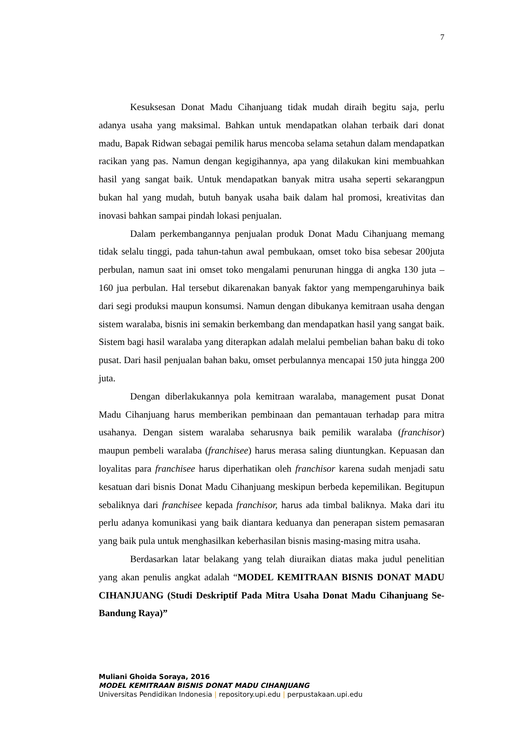7
Kesuksesan Donat Madu Cihanjuang tidak mudah diraih begitu saja, perlu adanya usaha yang maksimal. Bahkan untuk mendapatkan olahan terbaik dari donat madu, Bapak Ridwan sebagai pemilik harus mencoba selama setahun dalam mendapatkan racikan yang pas. Namun dengan kegigihannya, apa yang dilakukan kini membuahkan hasil yang sangat baik. Untuk mendapatkan banyak mitra usaha seperti sekarangpun bukan hal yang mudah, butuh banyak usaha baik dalam hal promosi, kreativitas dan inovasi bahkan sampai pindah lokasi penjualan.
Dalam perkembangannya penjualan produk Donat Madu Cihanjuang memang tidak selalu tinggi, pada tahun-tahun awal pembukaan, omset toko bisa sebesar 200juta perbulan, namun saat ini omset toko mengalami penurunan hingga di angka 130 juta – 160 jua perbulan. Hal tersebut dikarenakan banyak faktor yang mempengaruhinya baik dari segi produksi maupun konsumsi. Namun dengan dibukanya kemitraan usaha dengan sistem waralaba, bisnis ini semakin berkembang dan mendapatkan hasil yang sangat baik. Sistem bagi hasil waralaba yang diterapkan adalah melalui pembelian bahan baku di toko pusat. Dari hasil penjualan bahan baku, omset perbulannya mencapai 150 juta hingga 200 juta.
Dengan diberlakukannya pola kemitraan waralaba, management pusat Donat Madu Cihanjuang harus memberikan pembinaan dan pemantauan terhadap para mitra usahanya. Dengan sistem waralaba seharusnya baik pemilik waralaba (franchisor) maupun pembeli waralaba (franchisee) harus merasa saling diuntungkan. Kepuasan dan loyalitas para franchisee harus diperhatikan oleh franchisor karena sudah menjadi satu kesatuan dari bisnis Donat Madu Cihanjuang meskipun berbeda kepemilikan. Begitupun sebaliknya dari franchisee kepada franchisor, harus ada timbal baliknya. Maka dari itu perlu adanya komunikasi yang baik diantara keduanya dan penerapan sistem pemasaran yang baik pula untuk menghasilkan keberhasilan bisnis masing-masing mitra usaha.
Berdasarkan latar belakang yang telah diuraikan diatas maka judul penelitian yang akan penulis angkat adalah “MODEL KEMITRAAN BISNIS DONAT MADU CIHANJUANG (Studi Deskriptif Pada Mitra Usaha Donat Madu Cihanjuang Se-Bandung Raya)”
Muliani Ghoida Soraya, 2016
MODEL KEMITRAAN BISNIS DONAT MADU CIHANJUANG
Universitas Pendidikan Indonesia | repository.upi.edu | perpustakaan.upi.edu